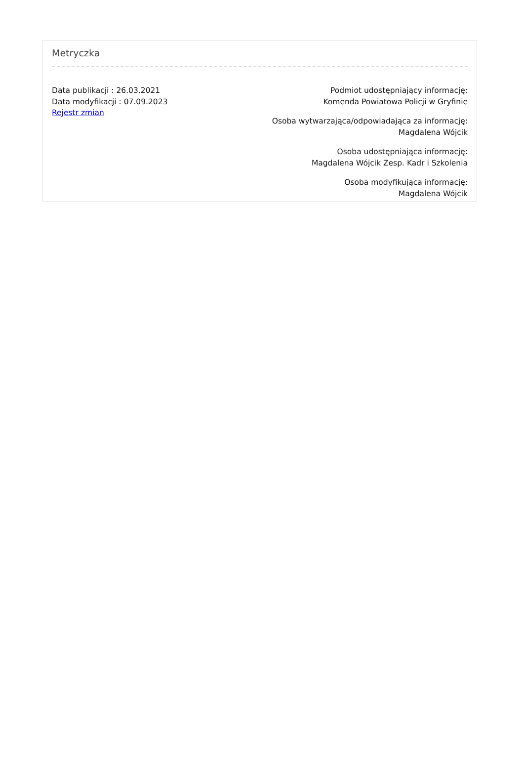Metryczka
Data publikacji : 26.03.2021
Data modyfikacji : 07.09.2023
Rejestr zmian
Podmiot udostępniający informację:
Komenda Powiatowa Policji w Gryfinie
Osoba wytwarzająca/odpowiadająca za informację:
Magdalena Wójcik
Osoba udostępniająca informację:
Magdalena Wójcik Zesp. Kadr i Szkolenia
Osoba modyfikująca informację:
Magdalena Wójcik